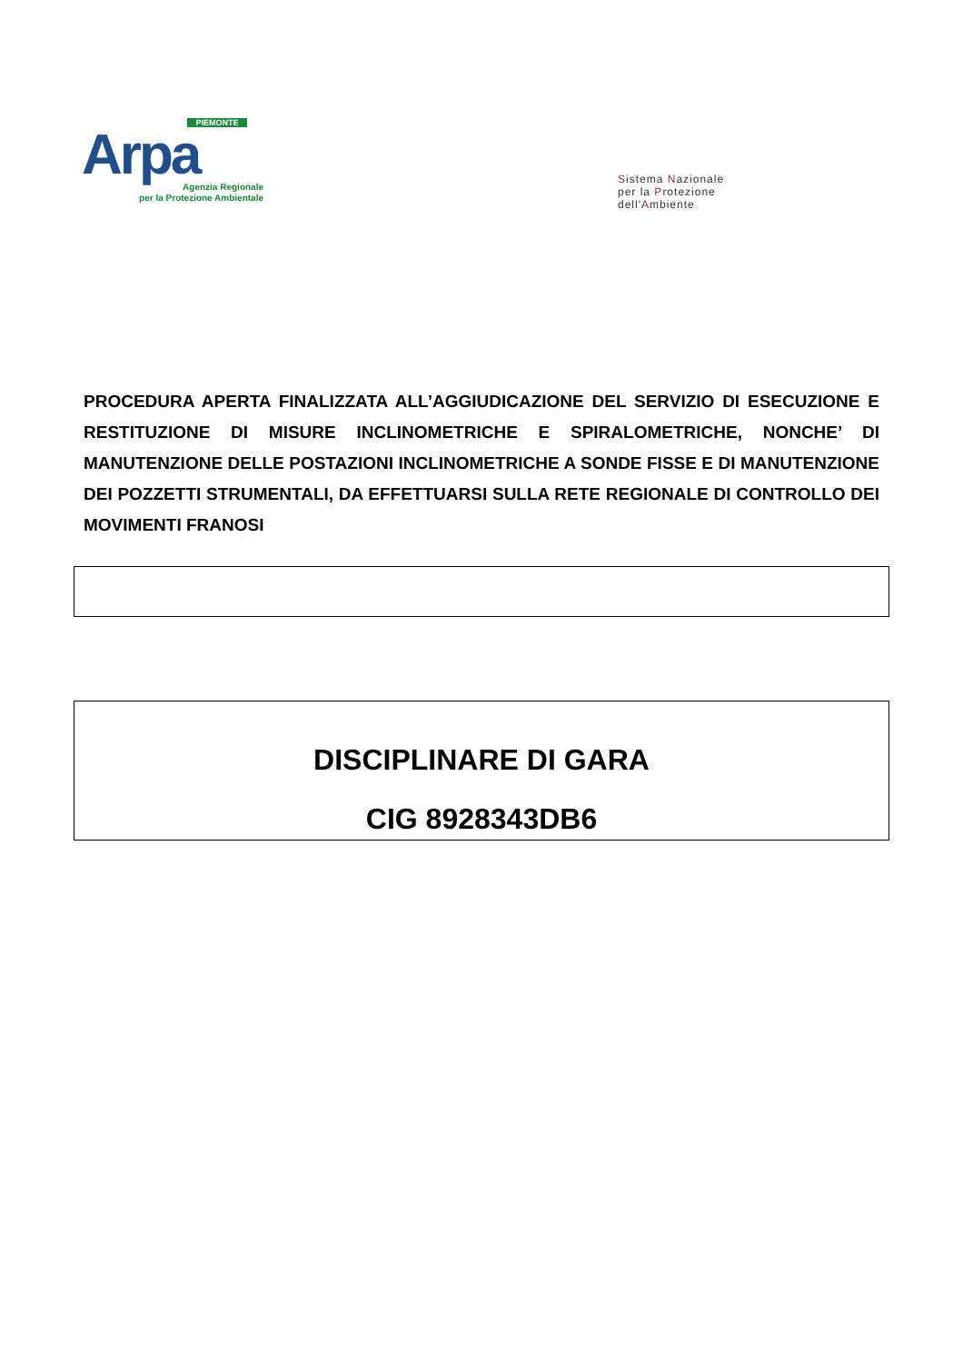PIEMONTE
Arpa
Agenzia Regionale
per la Protezione Ambientale
Sistema Nazionale
per la Protezione
dell'Ambiente
PROCEDURA APERTA FINALIZZATA ALL’AGGIUDICAZIONE DEL SERVIZIO DI ESECUZIONE E RESTITUZIONE DI MISURE INCLINOMETRICHE E SPIRALOMETRICHE, NONCHE’ DI MANUTENZIONE DELLE POSTAZIONI INCLINOMETRICHE A SONDE FISSE E DI MANUTENZIONE DEI POZZETTI STRUMENTALI, DA EFFETTUARSI SULLA RETE REGIONALE DI CONTROLLO DEI MOVIMENTI FRANOSI
DISCIPLINARE DI GARA
CIG 8928343DB6